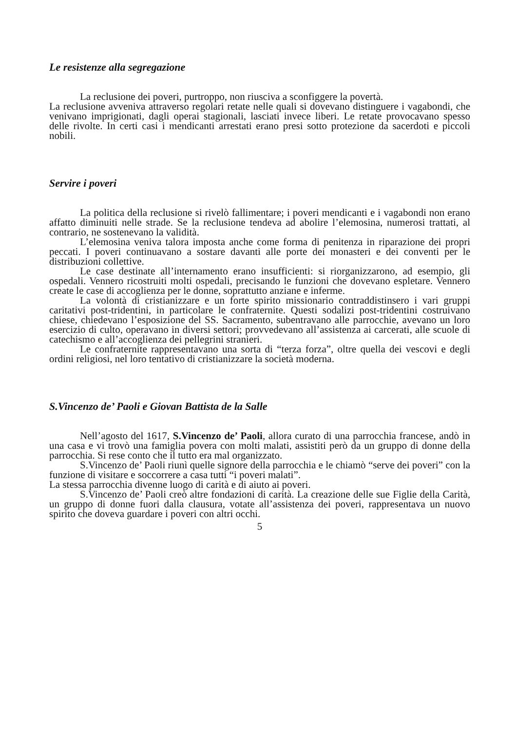Le resistenze alla segregazione
La reclusione dei poveri, purtroppo, non riusciva a sconfiggere la povertà.
La reclusione avveniva attraverso regolari retate nelle quali si dovevano distinguere i vagabondi, che venivano imprigionati, dagli operai stagionali, lasciati invece liberi. Le retate provocavano spesso delle rivolte. In certi casi i mendicanti arrestati erano presi sotto protezione da sacerdoti e piccoli nobili.
Servire i poveri
La politica della reclusione si rivelò fallimentare; i poveri mendicanti e i vagabondi non erano affatto diminuiti nelle strade. Se la reclusione tendeva ad abolire l’elemosina, numerosi trattati, al contrario, ne sostenevano la validità.
L’elemosina veniva talora imposta anche come forma di penitenza in riparazione dei propri peccati. I poveri continuavano a sostare davanti alle porte dei monasteri e dei conventi per le distribuzioni collettive.
Le case destinate all’internamento erano insufficienti: si riorganizzarono, ad esempio, gli ospedali. Vennero ricostruiti molti ospedali, precisando le funzioni che dovevano espletare. Vennero create le case di accoglienza per le donne, soprattutto anziane e inferme.
La volontà di cristianizzare e un forte spirito missionario contraddistinsero i vari gruppi caritativi post-tridentini, in particolare le confraternite. Questi sodalizi post-tridentini costruivano chiese, chiedevano l’esposizione del SS. Sacramento, subentravano alle parrocchie, avevano un loro esercizio di culto, operavano in diversi settori; provvedevano all’assistenza ai carcerati, alle scuole di catechismo e all’accoglienza dei pellegrini stranieri.
Le confraternite rappresentavano una sorta di “terza forza”, oltre quella dei vescovi e degli ordini religiosi, nel loro tentativo di cristianizzare la società moderna.
S.Vincenzo de’ Paoli e Giovan Battista de la Salle
Nell’agosto del 1617, S.Vincenzo de’ Paoli, allora curato di una parrocchia francese, andò in una casa e vi trovò una famiglia povera con molti malati, assistiti però da un gruppo di donne della parrocchia. Si rese conto che il tutto era mal organizzato.
S.Vincenzo de’ Paoli riunì quelle signore della parrocchia e le chiamò “serve dei poveri” con la funzione di visitare e soccorrere a casa tutti “i poveri malati”.
La stessa parrocchia divenne luogo di carità e di aiuto ai poveri.
S.Vincenzo de’ Paoli creò altre fondazioni di carità. La creazione delle sue Figlie della Carità, un gruppo di donne fuori dalla clausura, votate all’assistenza dei poveri, rappresentava un nuovo spirito che doveva guardare i poveri con altri occhi.
5